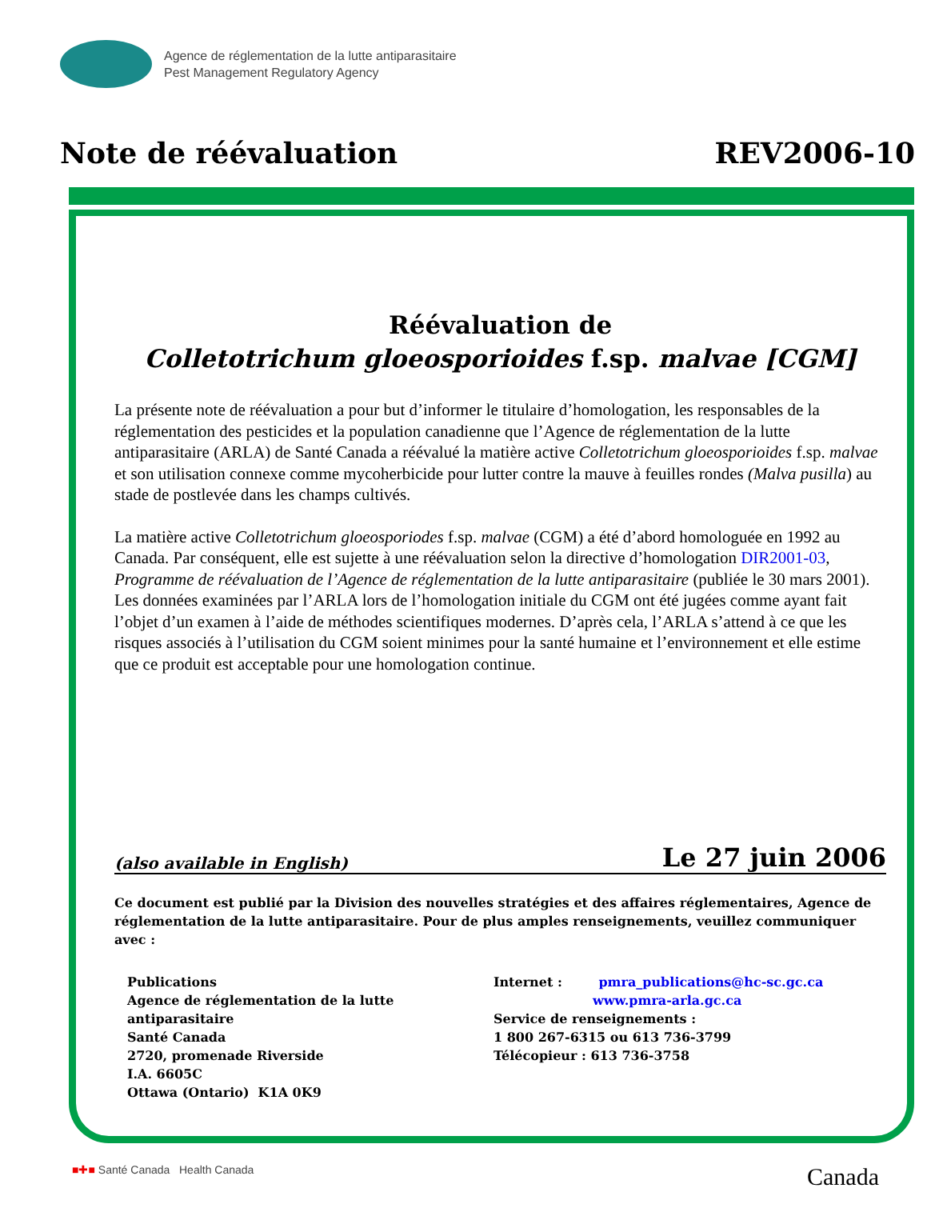Agence de réglementation de la lutte antiparasitaire
Pest Management Regulatory Agency
Note de réévaluation REV2006-10
Réévaluation de
Colletotrichum gloeosporioides f.sp. malvae [CGM]
La présente note de réévaluation a pour but d’informer le titulaire d’homologation, les responsables de la réglementation des pesticides et la population canadienne que l’Agence de réglementation de la lutte antiparasitaire (ARLA) de Santé Canada a réévalué la matière active Colletotrichum gloeosporioides f.sp. malvae et son utilisation connexe comme mycoherbicide pour lutter contre la mauve à feuilles rondes (Malva pusilla) au stade de postlevée dans les champs cultivés.
La matière active Colletotrichum gloeosporiodes f.sp. malvae (CGM) a été d’abord homologuée en 1992 au Canada. Par conséquent, elle est sujette à une réévaluation selon la directive d’homologation DIR2001-03, Programme de réévaluation de l’Agence de réglementation de la lutte antiparasitaire (publiée le 30 mars 2001). Les données examinées par l’ARLA lors de l’homologation initiale du CGM ont été jugées comme ayant fait l’objet d’un examen à l’aide de méthodes scientifiques modernes. D’après cela, l’ARLA s’attend à ce que les risques associés à l’utilisation du CGM soient minimes pour la santé humaine et l’environnement et elle estime que ce produit est acceptable pour une homologation continue.
(also available in English) Le 27 juin 2006
Ce document est publié par la Division des nouvelles stratégies et des affaires réglementaires, Agence de réglementation de la lutte antiparasitaire. Pour de plus amples renseignements, veuillez communiquer avec :
Publications
Agence de réglementation de la lutte antiparasitaire
Santé Canada
2720, promenade Riverside
I.A. 6605C
Ottawa (Ontario) K1A 0K9
Internet : pmra_publications@hc-sc.gc.ca
www.pmra-arla.gc.ca
Service de renseignements :
1 800 267-6315 ou 613 736-3799
Télécopieur : 613 736-3758
■✚■ Santé Canada Health Canada Canada